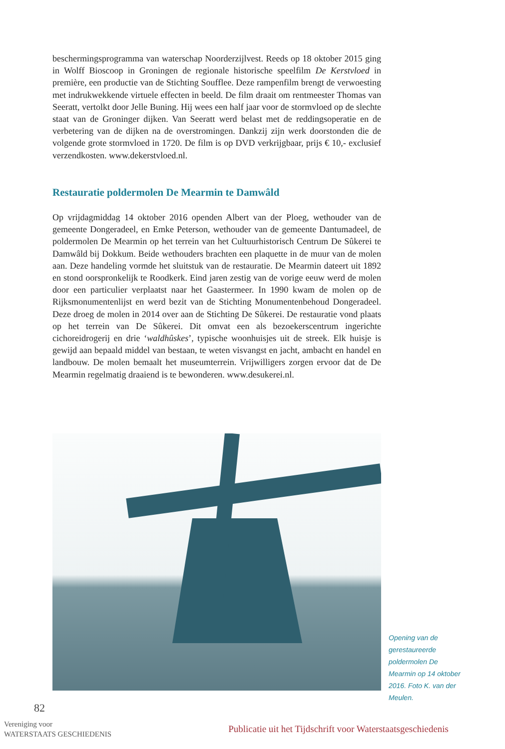beschermingsprogramma van waterschap Noorderzijlvest. Reeds op 18 oktober 2015 ging in Wolff Bioscoop in Groningen de regionale historische speelfilm De Kerstvloed in première, een productie van de Stichting Soufflee. Deze rampenfilm brengt de verwoesting met indrukwekkende virtuele effecten in beeld. De film draait om rentmeester Thomas van Seeratt, vertolkt door Jelle Buning. Hij wees een half jaar voor de stormvloed op de slechte staat van de Groninger dijken. Van Seeratt werd belast met de reddingsoperatie en de verbetering van de dijken na de overstromingen. Dankzij zijn werk doorstonden die de volgende grote stormvloed in 1720. De film is op DVD verkrijgbaar, prijs € 10,- exclusief verzendkosten. www.dekerstvloed.nl.
Restauratie poldermolen De Mearmin te Damwâld
Op vrijdagmiddag 14 oktober 2016 openden Albert van der Ploeg, wethouder van de gemeente Dongeradeel, en Emke Peterson, wethouder van de gemeente Dantumadeel, de poldermolen De Mearmin op het terrein van het Cultuurhistorisch Centrum De Sûkerei te Damwâld bij Dokkum. Beide wethouders brachten een plaquette in de muur van de molen aan. Deze handeling vormde het sluitstuk van de restauratie. De Mearmin dateert uit 1892 en stond oorspronkelijk te Roodkerk. Eind jaren zestig van de vorige eeuw werd de molen door een particulier verplaatst naar het Gaastermeer. In 1990 kwam de molen op de Rijksmonumentenlijst en werd bezit van de Stichting Monumentenbehoud Dongeradeel. Deze droeg de molen in 2014 over aan de Stichting De Sûkerei. De restauratie vond plaats op het terrein van De Sûkerei. Dit omvat een als bezoekerscentrum ingerichte cichoreidrogerij en drie ‘waldhûskes’, typische woonhuisjes uit de streek. Elk huisje is gewijd aan bepaald middel van bestaan, te weten visvangst en jacht, ambacht en handel en landbouw. De molen bemaalt het museumterrein. Vrijwilligers zorgen ervoor dat de De Mearmin regelmatig draaiend is te bewonderen. www.desukerei.nl.
Opening van de gerestaureerde poldermolen De Mearmin op 14 oktober 2016. Foto K. van der Meulen.
82
Vereniging voor
WATERSTAATS GESCHIEDENIS
Publicatie uit het Tijdschrift voor Waterstaatsgeschiedenis